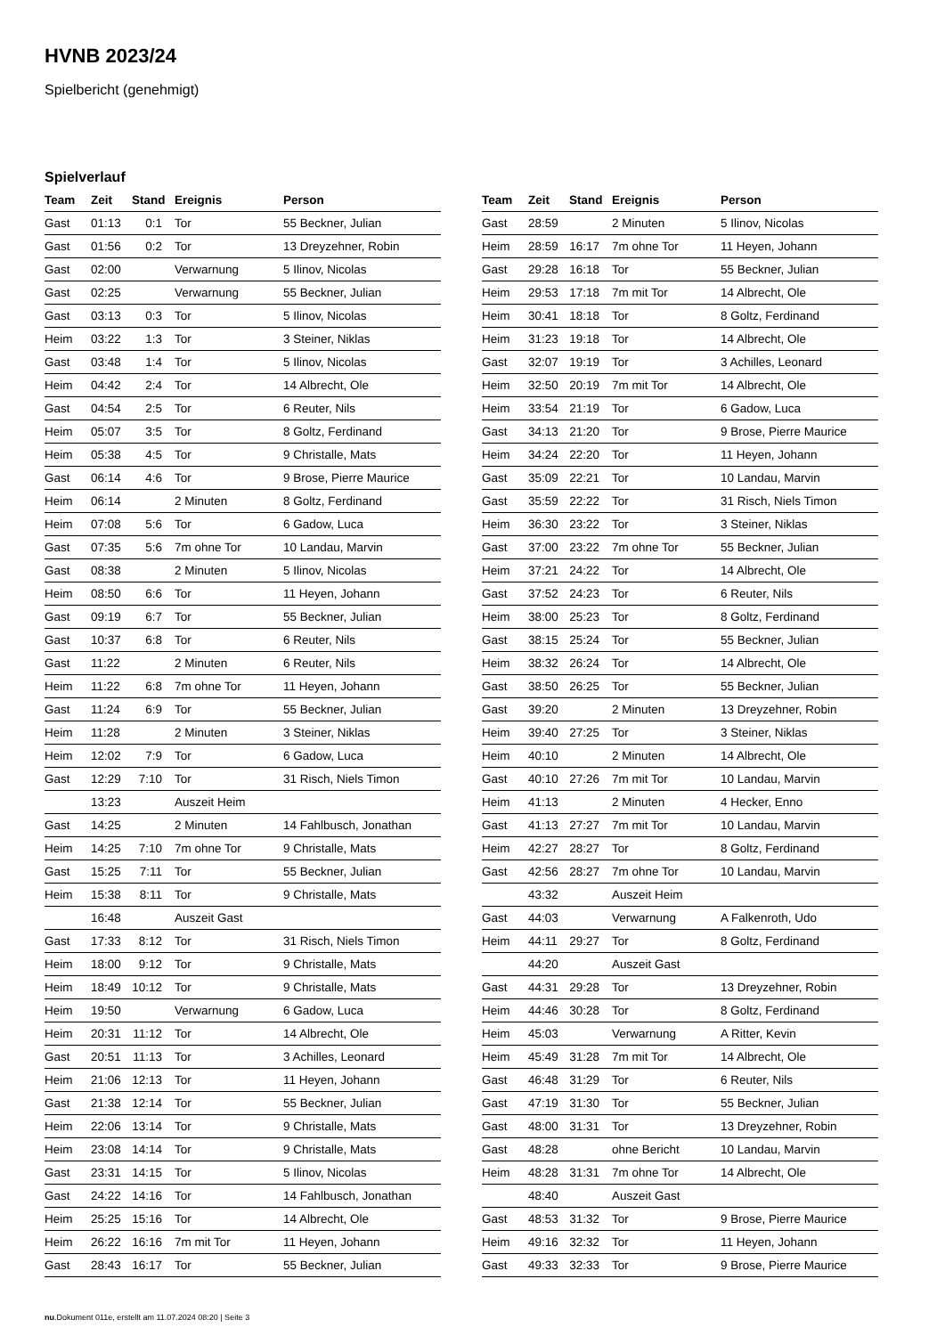HVNB 2023/24
Spielbericht (genehmigt)
Spielverlauf
| Team | Zeit | Stand | Ereignis | Person |
| --- | --- | --- | --- | --- |
| Gast | 01:13 | 0:1 | Tor | 55 Beckner, Julian |
| Gast | 01:56 | 0:2 | Tor | 13 Dreyzehner, Robin |
| Gast | 02:00 | | Verwarnung | 5 Ilinov, Nicolas |
| Gast | 02:25 | | Verwarnung | 55 Beckner, Julian |
| Gast | 03:13 | 0:3 | Tor | 5 Ilinov, Nicolas |
| Heim | 03:22 | 1:3 | Tor | 3 Steiner, Niklas |
| Gast | 03:48 | 1:4 | Tor | 5 Ilinov, Nicolas |
| Heim | 04:42 | 2:4 | Tor | 14 Albrecht, Ole |
| Gast | 04:54 | 2:5 | Tor | 6 Reuter, Nils |
| Heim | 05:07 | 3:5 | Tor | 8 Goltz, Ferdinand |
| Heim | 05:38 | 4:5 | Tor | 9 Christalle, Mats |
| Gast | 06:14 | 4:6 | Tor | 9 Brose, Pierre Maurice |
| Heim | 06:14 | | 2 Minuten | 8 Goltz, Ferdinand |
| Heim | 07:08 | 5:6 | Tor | 6 Gadow, Luca |
| Gast | 07:35 | 5:6 | 7m ohne Tor | 10 Landau, Marvin |
| Gast | 08:38 | | 2 Minuten | 5 Ilinov, Nicolas |
| Heim | 08:50 | 6:6 | Tor | 11 Heyen, Johann |
| Gast | 09:19 | 6:7 | Tor | 55 Beckner, Julian |
| Gast | 10:37 | 6:8 | Tor | 6 Reuter, Nils |
| Gast | 11:22 | | 2 Minuten | 6 Reuter, Nils |
| Heim | 11:22 | 6:8 | 7m ohne Tor | 11 Heyen, Johann |
| Gast | 11:24 | 6:9 | Tor | 55 Beckner, Julian |
| Heim | 11:28 | | 2 Minuten | 3 Steiner, Niklas |
| Heim | 12:02 | 7:9 | Tor | 6 Gadow, Luca |
| Gast | 12:29 | 7:10 | Tor | 31 Risch, Niels Timon |
| | 13:23 | | Auszeit Heim | |
| Gast | 14:25 | | 2 Minuten | 14 Fahlbusch, Jonathan |
| Heim | 14:25 | 7:10 | 7m ohne Tor | 9 Christalle, Mats |
| Gast | 15:25 | 7:11 | Tor | 55 Beckner, Julian |
| Heim | 15:38 | 8:11 | Tor | 9 Christalle, Mats |
| | 16:48 | | Auszeit Gast | |
| Gast | 17:33 | 8:12 | Tor | 31 Risch, Niels Timon |
| Heim | 18:00 | 9:12 | Tor | 9 Christalle, Mats |
| Heim | 18:49 | 10:12 | Tor | 9 Christalle, Mats |
| Heim | 19:50 | | Verwarnung | 6 Gadow, Luca |
| Heim | 20:31 | 11:12 | Tor | 14 Albrecht, Ole |
| Gast | 20:51 | 11:13 | Tor | 3 Achilles, Leonard |
| Heim | 21:06 | 12:13 | Tor | 11 Heyen, Johann |
| Gast | 21:38 | 12:14 | Tor | 55 Beckner, Julian |
| Heim | 22:06 | 13:14 | Tor | 9 Christalle, Mats |
| Heim | 23:08 | 14:14 | Tor | 9 Christalle, Mats |
| Gast | 23:31 | 14:15 | Tor | 5 Ilinov, Nicolas |
| Gast | 24:22 | 14:16 | Tor | 14 Fahlbusch, Jonathan |
| Heim | 25:25 | 15:16 | Tor | 14 Albrecht, Ole |
| Heim | 26:22 | 16:16 | 7m mit Tor | 11 Heyen, Johann |
| Gast | 28:43 | 16:17 | Tor | 55 Beckner, Julian |
| Team | Zeit | Stand | Ereignis | Person |
| --- | --- | --- | --- | --- |
| Gast | 28:59 | | 2 Minuten | 5 Ilinov, Nicolas |
| Heim | 28:59 | 16:17 | 7m ohne Tor | 11 Heyen, Johann |
| Gast | 29:28 | 16:18 | Tor | 55 Beckner, Julian |
| Heim | 29:53 | 17:18 | 7m mit Tor | 14 Albrecht, Ole |
| Heim | 30:41 | 18:18 | Tor | 8 Goltz, Ferdinand |
| Heim | 31:23 | 19:18 | Tor | 14 Albrecht, Ole |
| Gast | 32:07 | 19:19 | Tor | 3 Achilles, Leonard |
| Heim | 32:50 | 20:19 | 7m mit Tor | 14 Albrecht, Ole |
| Heim | 33:54 | 21:19 | Tor | 6 Gadow, Luca |
| Gast | 34:13 | 21:20 | Tor | 9 Brose, Pierre Maurice |
| Heim | 34:24 | 22:20 | Tor | 11 Heyen, Johann |
| Gast | 35:09 | 22:21 | Tor | 10 Landau, Marvin |
| Gast | 35:59 | 22:22 | Tor | 31 Risch, Niels Timon |
| Heim | 36:30 | 23:22 | Tor | 3 Steiner, Niklas |
| Gast | 37:00 | 23:22 | 7m ohne Tor | 55 Beckner, Julian |
| Heim | 37:21 | 24:22 | Tor | 14 Albrecht, Ole |
| Gast | 37:52 | 24:23 | Tor | 6 Reuter, Nils |
| Heim | 38:00 | 25:23 | Tor | 8 Goltz, Ferdinand |
| Gast | 38:15 | 25:24 | Tor | 55 Beckner, Julian |
| Heim | 38:32 | 26:24 | Tor | 14 Albrecht, Ole |
| Gast | 38:50 | 26:25 | Tor | 55 Beckner, Julian |
| Gast | 39:20 | | 2 Minuten | 13 Dreyzehner, Robin |
| Heim | 39:40 | 27:25 | Tor | 3 Steiner, Niklas |
| Heim | 40:10 | | 2 Minuten | 14 Albrecht, Ole |
| Gast | 40:10 | 27:26 | 7m mit Tor | 10 Landau, Marvin |
| Heim | 41:13 | | 2 Minuten | 4 Hecker, Enno |
| Gast | 41:13 | 27:27 | 7m mit Tor | 10 Landau, Marvin |
| Heim | 42:27 | 28:27 | Tor | 8 Goltz, Ferdinand |
| Gast | 42:56 | 28:27 | 7m ohne Tor | 10 Landau, Marvin |
| | 43:32 | | Auszeit Heim | |
| Gast | 44:03 | | Verwarnung | A Falkenroth, Udo |
| Heim | 44:11 | 29:27 | Tor | 8 Goltz, Ferdinand |
| | 44:20 | | Auszeit Gast | |
| Gast | 44:31 | 29:28 | Tor | 13 Dreyzehner, Robin |
| Heim | 44:46 | 30:28 | Tor | 8 Goltz, Ferdinand |
| Heim | 45:03 | | Verwarnung | A Ritter, Kevin |
| Heim | 45:49 | 31:28 | 7m mit Tor | 14 Albrecht, Ole |
| Gast | 46:48 | 31:29 | Tor | 6 Reuter, Nils |
| Gast | 47:19 | 31:30 | Tor | 55 Beckner, Julian |
| Gast | 48:00 | 31:31 | Tor | 13 Dreyzehner, Robin |
| Gast | 48:28 | | ohne Bericht | 10 Landau, Marvin |
| Heim | 48:28 | 31:31 | 7m ohne Tor | 14 Albrecht, Ole |
| | 48:40 | | Auszeit Gast | |
| Gast | 48:53 | 31:32 | Tor | 9 Brose, Pierre Maurice |
| Heim | 49:16 | 32:32 | Tor | 11 Heyen, Johann |
| Gast | 49:33 | 32:33 | Tor | 9 Brose, Pierre Maurice |
nu.Dokument 011e, erstellt am 11.07.2024 08:20 | Seite 3